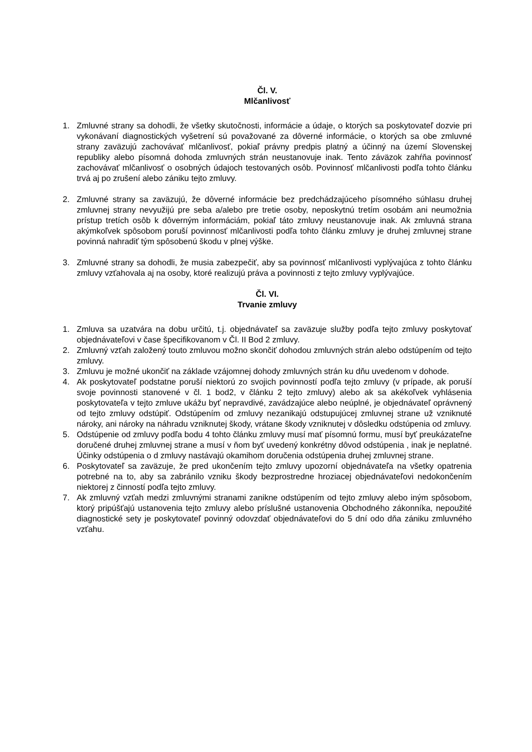Čl. V.
Mlčanlivosť
1. Zmluvné strany sa dohodli, že všetky skutočnosti, informácie a údaje, o ktorých sa poskytovateľ dozvie pri vykonávaní diagnostických vyšetrení sú považované za dôverné informácie, o ktorých sa obe zmluvné strany zaväzujú zachovávať mlčanlivosť, pokiaľ právny predpis platný a účinný na území Slovenskej republiky alebo písomná dohoda zmluvných strán neustanovuje inak. Tento záväzok zahŕňa povinnosť zachovávať mlčanlivosť o osobných údajoch testovaných osôb. Povinnosť mlčanlivosti podľa tohto článku trvá aj po zrušení alebo zániku tejto zmluvy.
2. Zmluvné strany sa zaväzujú, že dôverné informácie bez predchádzajúceho písomného súhlasu druhej zmluvnej strany nevyužijú pre seba a/alebo pre tretie osoby, neposkytnú tretím osobám ani neumožnia prístup tretích osôb k dôverným informáciám, pokiaľ táto zmluvy neustanovuje inak. Ak zmluvná strana akýmkoľvek spôsobom poruší povinnosť mlčanlivosti podľa tohto článku zmluvy je druhej zmluvnej strane povinná nahradiť tým spôsobenú škodu v plnej výške.
3. Zmluvné strany sa dohodli, že musia zabezpečiť, aby sa povinnosť mlčanlivosti vyplývajúca z tohto článku zmluvy vzťahovala aj na osoby, ktoré realizujú práva a povinnosti z tejto zmluvy vyplývajúce.
Čl. VI.
Trvanie zmluvy
1. Zmluva sa uzatvára na dobu určitú, t.j. objednávateľ sa zaväzuje služby podľa tejto zmluvy poskytovať objednávateľovi v čase špecifikovanom v Čl. II Bod 2 zmluvy.
2. Zmluvný vzťah založený touto zmluvou možno skončiť dohodou zmluvných strán alebo odstúpením od tejto zmluvy.
3. Zmluvu je možné ukončiť na základe vzájomnej dohody zmluvných strán ku dňu uvedenom v dohode.
4. Ak poskytovateľ podstatne poruší niektorú zo svojich povinností podľa tejto zmluvy (v prípade, ak poruší svoje povinnosti stanovené v čl. 1 bod2, v článku 2 tejto zmluvy) alebo ak sa akékoľvek vyhlásenia poskytovateľa v tejto zmluve ukážu byť nepravdivé, zavádzajúce alebo neúplné, je objednávateľ oprávnený od tejto zmluvy odstúpiť. Odstúpením od zmluvy nezanikajú odstupujúcej zmluvnej strane už vzniknuté nároky, ani nároky na náhradu vzniknutej škody, vrátane škody vzniknutej v dôsledku odstúpenia od zmluvy.
5. Odstúpenie od zmluvy podľa bodu 4 tohto článku zmluvy musí mať písomnú formu, musí byť preukázateľne doručené druhej zmluvnej strane a musí v ňom byť uvedený konkrétny dôvod odstúpenia , inak je neplatné. Účinky odstúpenia o d zmluvy nastávajú okamihom doručenia odstúpenia druhej zmluvnej strane.
6. Poskytovateľ sa zaväzuje, že pred ukončením tejto zmluvy upozorní objednávateľa na všetky opatrenia potrebné na to, aby sa zabránilo vzniku škody bezprostredne hroziacej objednávateľovi nedokončením niektorej z činností podľa tejto zmluvy.
7. Ak zmluvný vzťah medzi zmluvnými stranami zanikne odstúpením od tejto zmluvy alebo iným spôsobom, ktorý pripúšťajú ustanovenia tejto zmluvy alebo príslušné ustanovenia Obchodného zákonníka, nepoužité diagnostické sety je poskytovateľ povinný odovzdať objednávateľovi do 5 dní odo dňa zániku zmluvného vzťahu.